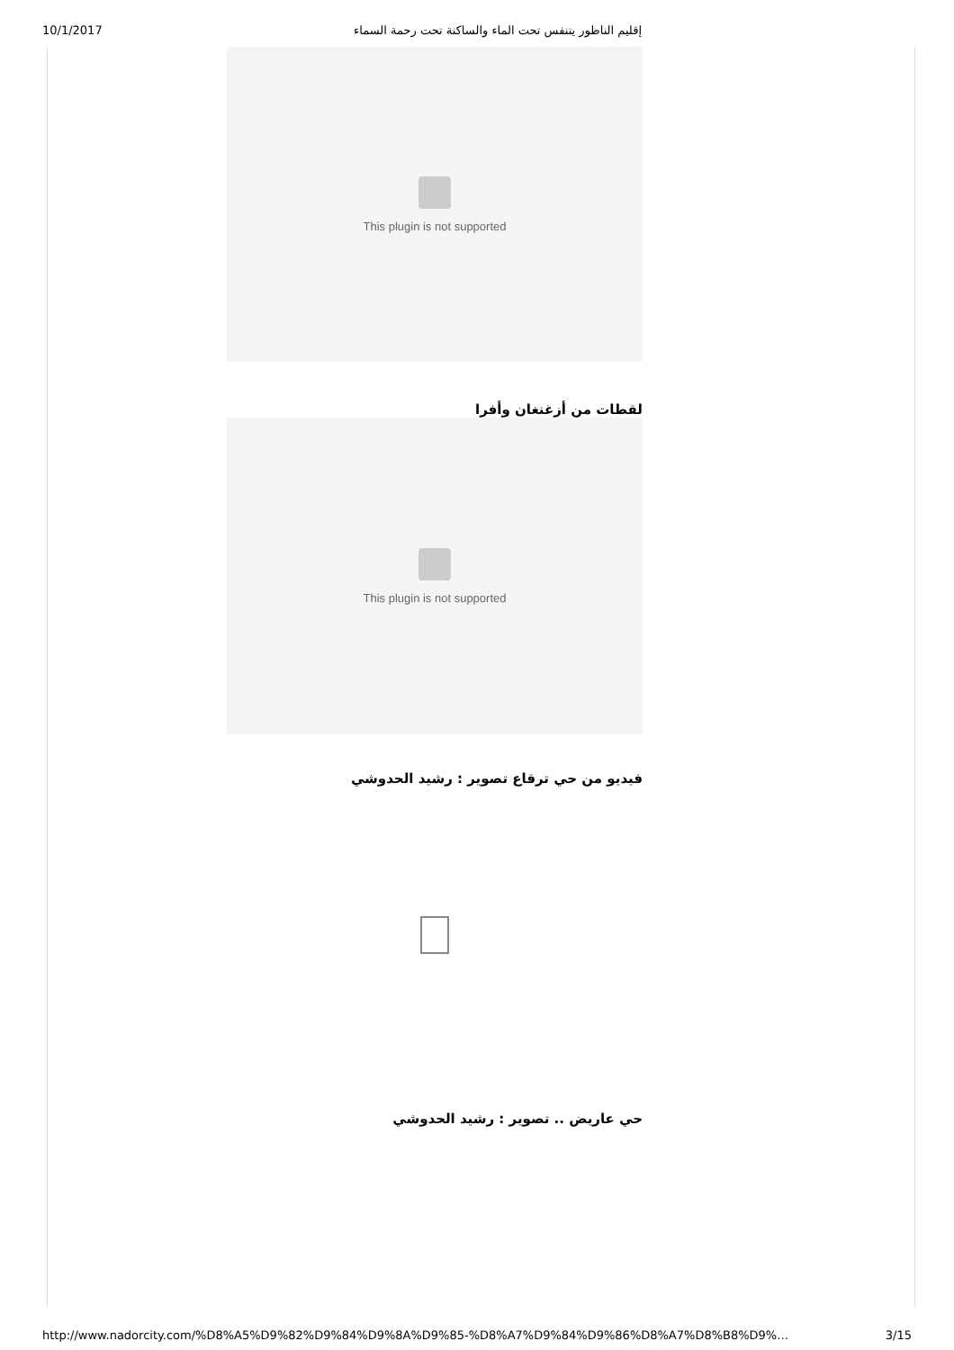10/1/2017 إقليم الناظور يتنفس تحت الماء والساكنة تحت رحمة السماء
This plugin is not supported
لقطات من أزغنغان وأفرا
This plugin is not supported
فيديو من حي ترقاع تصوير : رشيد الحدوشي
حي عاريض .. تصوير : رشيد الحدوشي
http://www.nadorcity.com/%D8%A5%D9%82%D9%84%D9%8A%D9%85-%D8%A7%D9%84%D9%86%D8%A7%D8%B8%D9%… 3/15